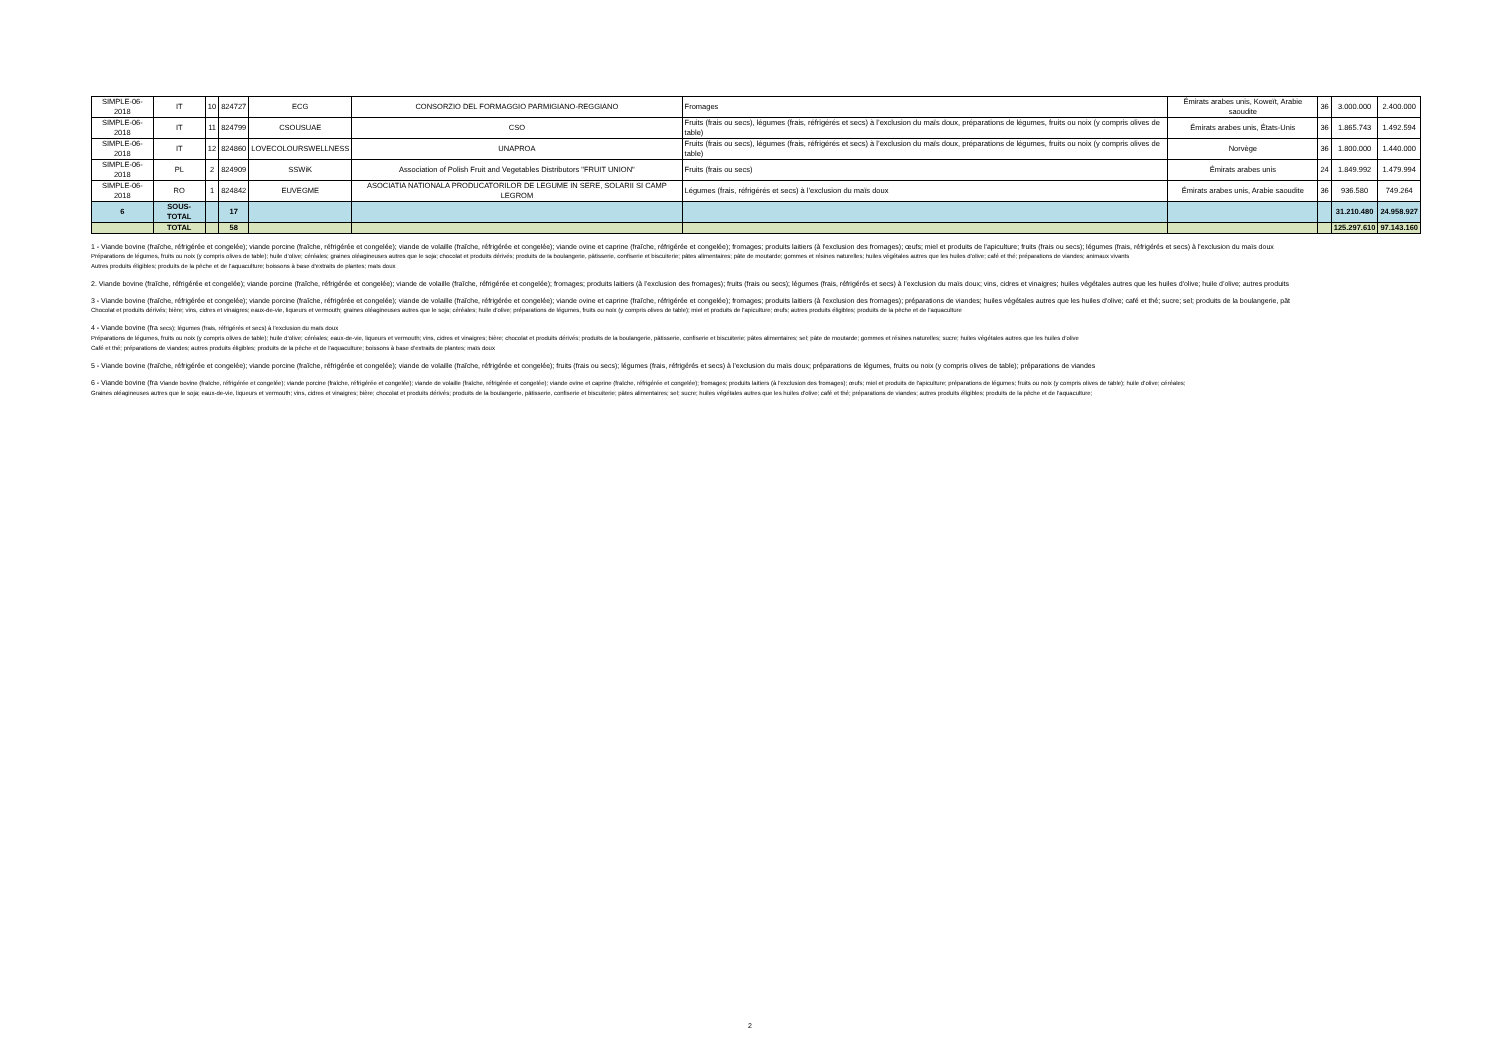| SIMPLE-06-2018 | IT | 10 | 824727 | ECG | CONSORZIO DEL FORMAGGIO PARMIGIANO-REGGIANO | Fromages | Émirats arabes unis, Koweït, Arabie saoudite | 36 | 3.000.000 | 2.400.000 |
| SIMPLE-06-2018 | IT | 11 | 824799 | CSOUSUAE | CSO | Fruits (frais ou secs), légumes (frais, réfrigérés et secs) à l’exclusion du maïs doux, préparations de légumes, fruits ou noix (y compris olives de table) | Émirats arabes unis, États-Unis | 36 | 1.865.743 | 1.492.594 |
| SIMPLE-06-2018 | IT | 12 | 824860 | LOVECOLOURSWELLNESS | UNAPROA | Fruits (frais ou secs), légumes (frais, réfrigérés et secs) à l’exclusion du maïs doux, préparations de légumes, fruits ou noix (y compris olives de table) | Norvège | 36 | 1.800.000 | 1.440.000 |
| SIMPLE-06-2018 | PL | 2 | 824909 | SSWiK | Association of Polish Fruit and Vegetables Distributors "FRUIT UNION" | Fruits (frais ou secs) | Émirats arabes unis | 24 | 1.849.992 | 1.479.994 |
| SIMPLE-06-2018 | RO | 1 | 824842 | EUVEGME | ASOCIATIA NATIONALA PRODUCATORILOR DE LEGUME IN SERE, SOLARII SI CAMP LEGROM | Légumes (frais, réfrigérés et secs) à l’exclusion du maïs doux | Émirats arabes unis, Arabie saoudite | 36 | 936.580 | 749.264 |
| 6 | SOUS-TOTAL | | 17 | | | | | | 31.210.480 | 24.958.927 |
| | TOTAL | | 58 | | | | | | 125.297.610 | 97.143.160 |
1 - Viande bovine (fraîche, réfrigérée et congelée); viande porcine (fraîche, réfrigérée et congelée); viande de volaille (fraîche, réfrigérée et congelée); viande ovine et caprine (fraîche, réfrigérée et congelée); fromages; produits laitiers (à l'exclusion des fromages); œufs; miel et produits de l'apiculture; fruits (frais ou secs); légumes (frais, réfrigérés et secs) à l'exclusion du maïs doux
Préparations de légumes, fruits ou noix (y compris olives de table); huile d’olive; céréales; graines oléagineuses autres que le soja; chocolat et produits dérivés; produits de la boulangerie, pâtisserie, confiserie et biscuiterie; pâtes alimentaires; pâte de moutarde; gommes et résines naturelles; huiles végétales autres que les huiles d’olive; café et thé; préparations de viandes; animaux vivants
Autres produits éligibles; produits de la pêche et de l’aquaculture; boissons à base d’extraits de plantes; maïs doux
2. Viande bovine (fraîche, réfrigérée et congelée); viande porcine (fraîche, réfrigérée et congelée); viande de volaille (fraîche, réfrigérée et congelée); fromages; produits laitiers (à l’exclusion des fromages); fruits (frais ou secs); légumes (frais, réfrigérés et secs) à l’exclusion du maïs doux; vins, cidres et vinaigres; huiles végétales autres que les huiles d'olive; huile d’olive; autres produits
3 - Viande bovine (fraîche, réfrigérée et congelée); viande porcine (fraîche, réfrigérée et congelée); viande de volaille (fraîche, réfrigérée et congelée); viande ovine et caprine (fraîche, réfrigérée et congelée); fromages; produits laitiers (à l'exclusion des fromages); préparations de viandes; huiles végétales autres que les huiles d'olive; café et thé; sucre; sel; produits de la boulangerie, pât
Chocolat et produits dérivés; bière; vins, cidres et vinaigres; eaux-de-vie, liqueurs et vermouth; graines oléagineuses autres que le soja; céréales; huile d’olive; préparations de légumes, fruits ou noix (y compris olives de table); miel et produits de l'apiculture; œufs; autres produits éligibles; produits de la pêche et de l’aquaculture
4 - Viande bovine (fra secs); légumes (frais, réfrigérés et secs) à l'exclusion du maïs doux
Préparations de légumes, fruits ou noix (y compris olives de table); huile d’olive; céréales; eaux-de-vie, liqueurs et vermouth; vins, cidres et vinaigres; bière; chocolat et produits dérivés; produits de la boulangerie, pâtisserie, confiserie et biscuiterie; pâtes alimentaires; sel; pâte de moutarde; gommes et résines naturelles; sucre; huiles végétales autres que les huiles d’olive
Café et thé; préparations de viandes; autres produits éligibles; produits de la pêche et de l’aquaculture; boissons à base d’extraits de plantes; maïs doux
5 - Viande bovine (fraîche, réfrigérée et congelée); viande porcine (fraîche, réfrigérée et congelée); viande de volaille (fraîche, réfrigérée et congelée); fruits (frais ou secs); légumes (frais, réfrigérés et secs) à l'exclusion du maïs doux; préparations de légumes, fruits ou noix (y compris olives de table); préparations de viandes
6 - Viande bovine (fra Viande bovine (fraîche, réfrigérée et congelée); viande porcine (fraîche, réfrigérée et congelée); viande de volaille (fraîche, réfrigérée et congelée); viande ovine et caprine (fraîche, réfrigérée et congelée); fromages; produits laitiers (à l'exclusion des fromages); œufs; miel et produits de l'apiculture; préparations de légumes; fruits ou noix (y compris olives de table); huile d’olive; céréales;
Graines oléagineuses autres que le soja; eaux-de-vie, liqueurs et vermouth; vins, cidres et vinaigres; bière; chocolat et produits dérivés; produits de la boulangerie, pâtisserie, confiserie et biscuiterie; pâtes alimentaires; sel; sucre; huiles végétales autres que les huiles d'olive; café et thé; préparations de viandes; autres produits éligibles; produits de la pêche et de l’aquaculture;
2